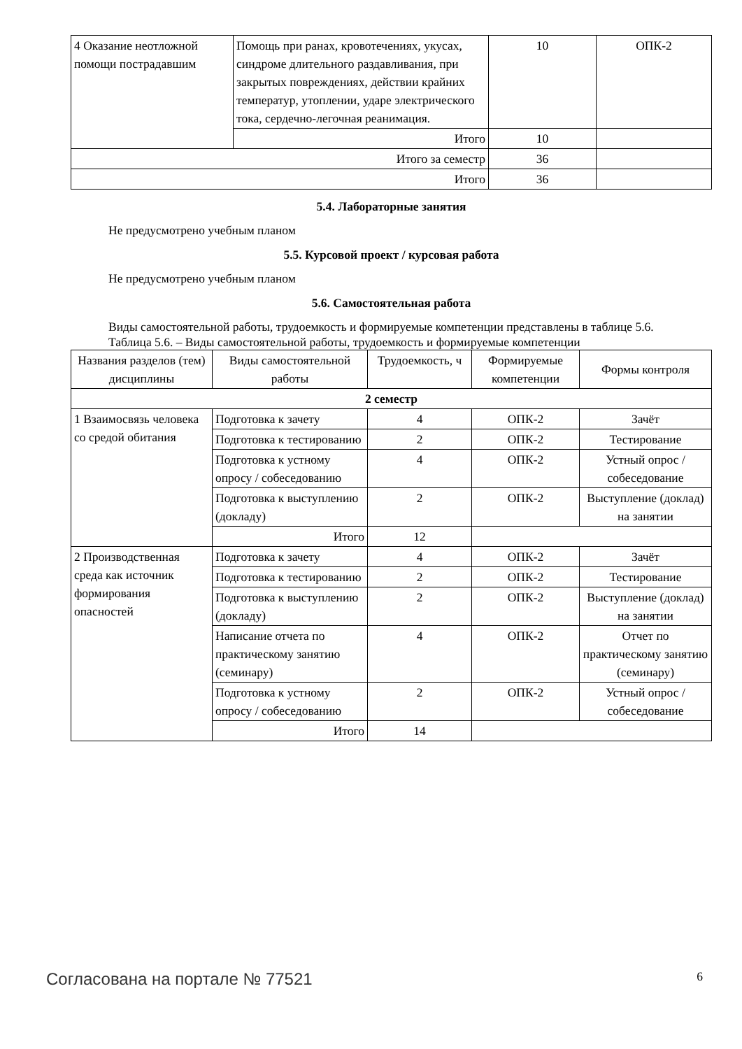| 4 Оказание неотложной помощи пострадавшим | Помощь при ранах, кровотечениях, укусах, синдроме длительного раздавливания, при закрытых повреждениях, действии крайних температур, утоплении, ударе электрического тока, сердечно-легочная реанимация. | 10 | ОПК-2 |
| | Итого | 10 | |
| Итого за семестр | | 36 | |
| Итого | | 36 | |
5.4. Лабораторные занятия
Не предусмотрено учебным планом
5.5. Курсовой проект / курсовая работа
Не предусмотрено учебным планом
5.6. Самостоятельная работа
Виды самостоятельной работы, трудоемкость и формируемые компетенции представлены в таблице 5.6.
Таблица 5.6. – Виды самостоятельной работы, трудоемкость и формируемые компетенции
| Названия разделов (тем) дисциплины | Виды самостоятельной работы | Трудоемкость, ч | Формируемые компетенции | Формы контроля |
| --- | --- | --- | --- | --- |
| 2 семестр | | | | |
| 1 Взаимосвязь человека со средой обитания | Подготовка к зачету | 4 | ОПК-2 | Зачёт |
| | Подготовка к тестированию | 2 | ОПК-2 | Тестирование |
| | Подготовка к устному опросу / собеседованию | 4 | ОПК-2 | Устный опрос / собеседование |
| | Подготовка к выступлению (докладу) | 2 | ОПК-2 | Выступление (доклад) на занятии |
| | Итого | 12 | | |
| 2 Производственная среда как источник формирования опасностей | Подготовка к зачету | 4 | ОПК-2 | Зачёт |
| | Подготовка к тестированию | 2 | ОПК-2 | Тестирование |
| | Подготовка к выступлению (докладу) | 2 | ОПК-2 | Выступление (доклад) на занятии |
| | Написание отчета по практическому занятию (семинару) | 4 | ОПК-2 | Отчет по практическому занятию (семинару) |
| | Подготовка к устному опросу / собеседованию | 2 | ОПК-2 | Устный опрос / собеседование |
| | Итого | 14 | | |
Согласована на портале № 77521 6